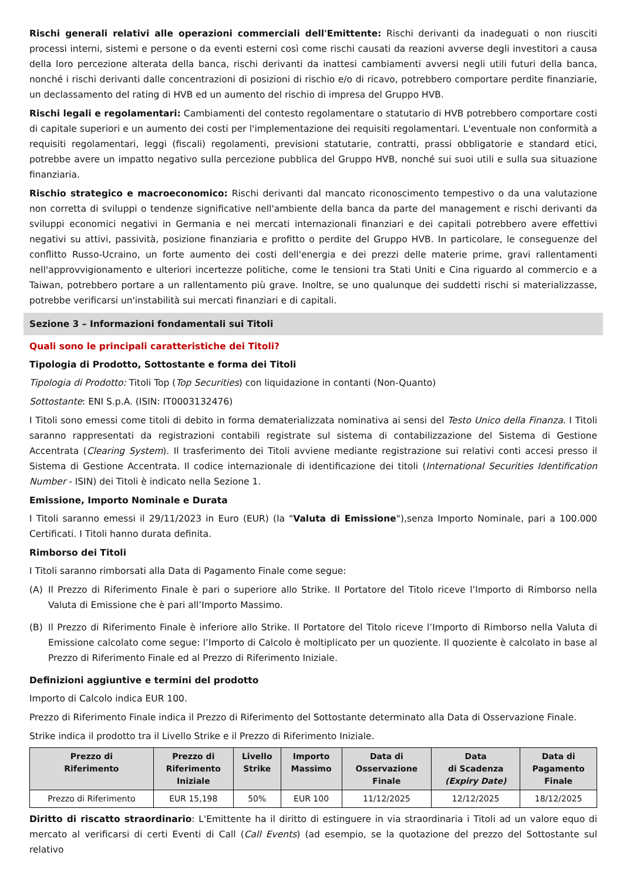Rischi generali relativi alle operazioni commerciali dell'Emittente: Rischi derivanti da inadeguati o non riusciti processi interni, sistemi e persone o da eventi esterni così come rischi causati da reazioni avverse degli investitori a causa della loro percezione alterata della banca, rischi derivanti da inattesi cambiamenti avversi negli utili futuri della banca, nonché i rischi derivanti dalle concentrazioni di posizioni di rischio e/o di ricavo, potrebbero comportare perdite finanziarie, un declassamento del rating di HVB ed un aumento del rischio di impresa del Gruppo HVB.
Rischi legali e regolamentari: Cambiamenti del contesto regolamentare o statutario di HVB potrebbero comportare costi di capitale superiori e un aumento dei costi per l'implementazione dei requisiti regolamentari. L'eventuale non conformità a requisiti regolamentari, leggi (fiscali) regolamenti, previsioni statutarie, contratti, prassi obbligatorie e standard etici, potrebbe avere un impatto negativo sulla percezione pubblica del Gruppo HVB, nonché sui suoi utili e sulla sua situazione finanziaria.
Rischio strategico e macroeconomico: Rischi derivanti dal mancato riconoscimento tempestivo o da una valutazione non corretta di sviluppi o tendenze significative nell'ambiente della banca da parte del management e rischi derivanti da sviluppi economici negativi in Germania e nei mercati internazionali finanziari e dei capitali potrebbero avere effettivi negativi su attivi, passività, posizione finanziaria e profitto o perdite del Gruppo HVB. In particolare, le conseguenze del conflitto Russo-Ucraino, un forte aumento dei costi dell'energia e dei prezzi delle materie prime, gravi rallentamenti nell'approvvigionamento e ulteriori incertezze politiche, come le tensioni tra Stati Uniti e Cina riguardo al commercio e a Taiwan, potrebbero portare a un rallentamento più grave. Inoltre, se uno qualunque dei suddetti rischi si materializzasse, potrebbe verificarsi un'instabilità sui mercati finanziari e di capitali.
Sezione 3 – Informazioni fondamentali sui Titoli
Quali sono le principali caratteristiche dei Titoli?
Tipologia di Prodotto, Sottostante e forma dei Titoli
Tipologia di Prodotto: Titoli Top (Top Securities) con liquidazione in contanti (Non-Quanto)
Sottostante: ENI S.p.A. (ISIN: IT0003132476)
I Titoli sono emessi come titoli di debito in forma dematerializzata nominativa ai sensi del Testo Unico della Finanza. I Titoli saranno rappresentati da registrazioni contabili registrate sul sistema di contabilizzazione del Sistema di Gestione Accentrata (Clearing System). Il trasferimento dei Titoli avviene mediante registrazione sui relativi conti accesi presso il Sistema di Gestione Accentrata. Il codice internazionale di identificazione dei titoli (International Securities Identification Number - ISIN) dei Titoli è indicato nella Sezione 1.
Emissione, Importo Nominale e Durata
I Titoli saranno emessi il 29/11/2023 in Euro (EUR) (la "Valuta di Emissione"),senza Importo Nominale, pari a 100.000 Certificati. I Titoli hanno durata definita.
Rimborso dei Titoli
I Titoli saranno rimborsati alla Data di Pagamento Finale come segue:
(A) Il Prezzo di Riferimento Finale è pari o superiore allo Strike. Il Portatore del Titolo riceve l’Importo di Rimborso nella Valuta di Emissione che è pari all’Importo Massimo.
(B) Il Prezzo di Riferimento Finale è inferiore allo Strike. Il Portatore del Titolo riceve l’Importo di Rimborso nella Valuta di Emissione calcolato come segue: l’Importo di Calcolo è moltiplicato per un quoziente. Il quoziente è calcolato in base al Prezzo di Riferimento Finale ed al Prezzo di Riferimento Iniziale.
Definizioni aggiuntive e termini del prodotto
Importo di Calcolo indica EUR 100.
Prezzo di Riferimento Finale indica il Prezzo di Riferimento del Sottostante determinato alla Data di Osservazione Finale.
Strike indica il prodotto tra il Livello Strike e il Prezzo di Riferimento Iniziale.
| Prezzo di Riferimento | Prezzo di Riferimento Iniziale | Livello Strike | Importo Massimo | Data di Osservazione Finale | Data di Scadenza (Expiry Date) | Data di Pagamento Finale |
| --- | --- | --- | --- | --- | --- | --- |
| Prezzo di Riferimento | EUR 15,198 | 50% | EUR 100 | 11/12/2025 | 12/12/2025 | 18/12/2025 |
Diritto di riscatto straordinario: L'Emittente ha il diritto di estinguere in via straordinaria i Titoli ad un valore equo di mercato al verificarsi di certi Eventi di Call (Call Events) (ad esempio, se la quotazione del prezzo del Sottostante sul relativo